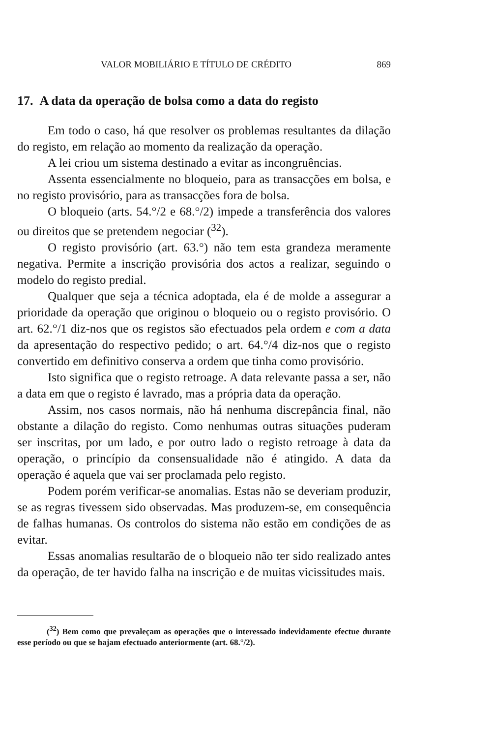VALOR MOBILIÁRIO E TÍTULO DE CRÉDITO 869
17. A data da operação de bolsa como a data do registo
Em todo o caso, há que resolver os problemas resultantes da dilação do registo, em relação ao momento da realização da operação.
A lei criou um sistema destinado a evitar as incongruências.
Assenta essencialmente no bloqueio, para as transacções em bolsa, e no registo provisório, para as transacções fora de bolsa.
O bloqueio (arts. 54.°/2 e 68.°/2) impede a transferência dos valores ou direitos que se pretendem negociar (<sup>32</sup>).
O registo provisório (art. 63.°) não tem esta grandeza meramente negativa. Permite a inscrição provisória dos actos a realizar, seguindo o modelo do registo predial.
Qualquer que seja a técnica adoptada, ela é de molde a assegurar a prioridade da operação que originou o bloqueio ou o registo provisório. O art. 62.°/1 diz-nos que os registos são efectuados pela ordem e com a data da apresentação do respectivo pedido; o art. 64.°/4 diz-nos que o registo convertido em definitivo conserva a ordem que tinha como provisório.
Isto significa que o registo retroage. A data relevante passa a ser, não a data em que o registo é lavrado, mas a própria data da operação.
Assim, nos casos normais, não há nenhuma discrepância final, não obstante a dilação do registo. Como nenhumas outras situações puderam ser inscritas, por um lado, e por outro lado o registo retroage à data da operação, o princípio da consensualidade não é atingido. A data da operação é aquela que vai ser proclamada pelo registo.
Podem porém verificar-se anomalias. Estas não se deveriam produzir, se as regras tivessem sido observadas. Mas produzem-se, em consequência de falhas humanas. Os controlos do sistema não estão em condições de as evitar.
Essas anomalias resultarão de o bloqueio não ter sido realizado antes da operação, de ter havido falha na inscrição e de muitas vicissitudes mais.
(<sup>32</sup>) Bem como que prevaleçam as operações que o interessado indevidamente efectue durante esse período ou que se hajam efectuado anteriormente (art. 68.°/2).